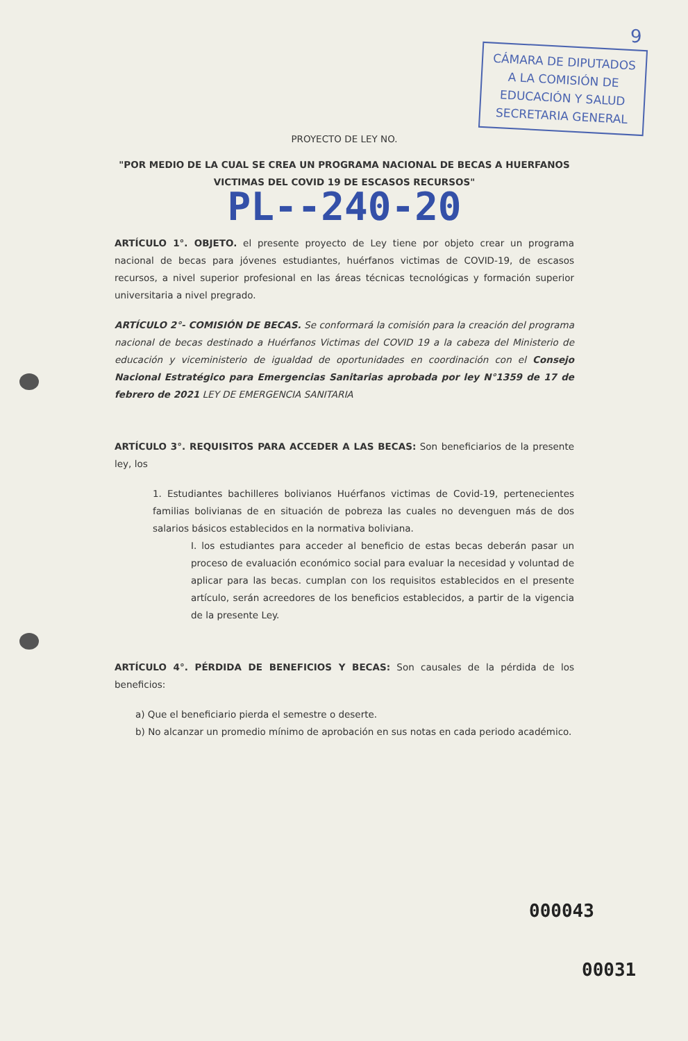9
CÁMARA DE DIPUTADOS
A LA COMISIÓN DE
EDUCACIÓN Y SALUD
SECRETARIA GENERAL
PROYECTO DE LEY NO.
"POR MEDIO DE LA CUAL SE CREA UN PROGRAMA NACIONAL DE BECAS A HUERFANOS VICTIMAS DEL COVID 19 DE ESCASOS RECURSOS"
PL--240-20
ARTÍCULO 1°. OBJETO. el presente proyecto de Ley tiene por objeto crear un programa nacional de becas para jóvenes estudiantes, huérfanos victimas de COVID-19, de escasos recursos, a nivel superior profesional en las áreas técnicas tecnológicas y formación superior universitaria a nivel pregrado.
ARTÍCULO 2°- COMISIÓN DE BECAS. Se conformará la comisión para la creación del programa nacional de becas destinado a Huérfanos Victimas del COVID 19 a la cabeza del Ministerio de educación y viceministerio de igualdad de oportunidades en coordinación con el Consejo Nacional Estratégico para Emergencias Sanitarias aprobada por ley N°1359 de 17 de febrero de 2021 LEY DE EMERGENCIA SANITARIA
ARTÍCULO 3°. REQUISITOS PARA ACCEDER A LAS BECAS: Son beneficiarios de la presente ley, los
1. Estudiantes bachilleres bolivianos Huérfanos victimas de Covid-19, pertenecientes familias bolivianas de en situación de pobreza las cuales no devenguen más de dos salarios básicos establecidos en la normativa boliviana.
I. los estudiantes para acceder al beneficio de estas becas deberán pasar un proceso de evaluación económico social para evaluar la necesidad y voluntad de aplicar para las becas. cumplan con los requisitos establecidos en el presente artículo, serán acreedores de los beneficios establecidos, a partir de la vigencia de la presente Ley.
ARTÍCULO 4°. PÉRDIDA DE BENEFICIOS Y BECAS: Son causales de la pérdida de los beneficios:
a) Que el beneficiario pierda el semestre o deserte.
b) No alcanzar un promedio mínimo de aprobación en sus notas en cada periodo académico.
000043
00031